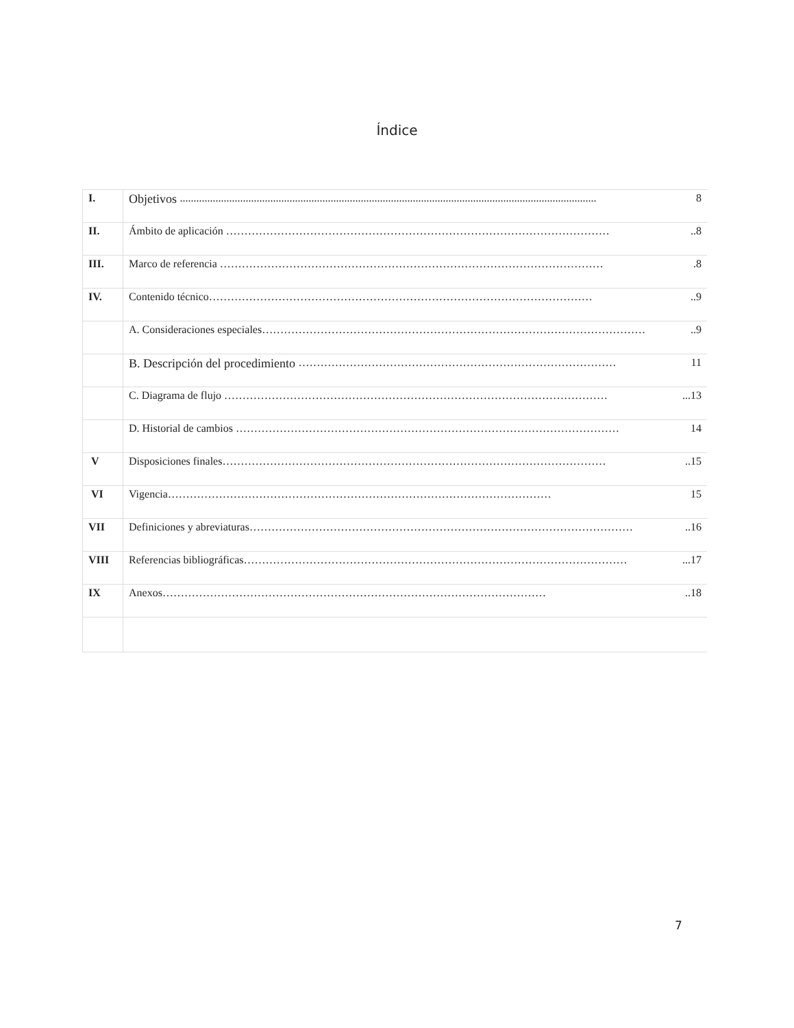Índice
| I. | Objetivos ........................................................................................................................................................ 8 |
| II. | Ámbito de aplicación …………………………………………………………………………………………… ..8 |
| III. | Marco de referencia …………………………………………………………………………………………… .8 |
| IV. | Contenido técnico …………………………………………………………………………………………… ..9 |
| | A. Consideraciones especiales …………………………………………………………………………………………… ..9 |
| | B. Descripción del procedimiento …………………………………………………………………………… 11 |
| | C. Diagrama de flujo …………………………………………………………………………………………… ...13 |
| | D. Historial de cambios …………………………………………………………………………………………… 14 |
| V | Disposiciones finales …………………………………………………………………………………………… ..15 |
| VI | Vigencia …………………………………………………………………………………………… 15 |
| VII | Definiciones y abreviaturas …………………………………………………………………………………………… ..16 |
| VIII | Referencias bibliográficas …………………………………………………………………………………………… ...17 |
| IX | Anexos …………………………………………………………………………………………… ..18 |
7